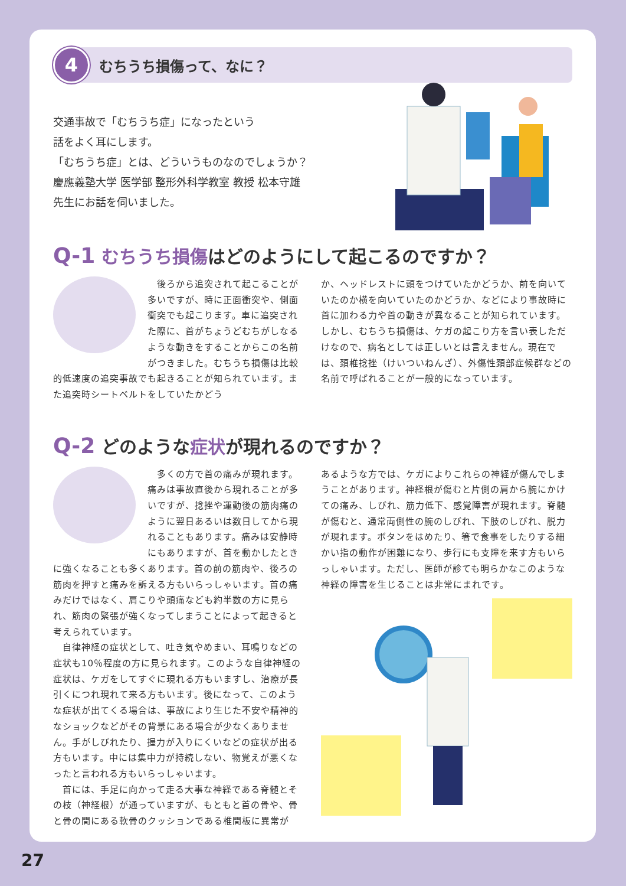4
むちうち損傷って、なに？
交通事故で「むちうち症」になったという
話をよく耳にします。
「むちうち症」とは、どういうものなのでしょうか？
慶應義塾大学 医学部 整形外科学教室 教授 松本守雄
先生にお話を伺いました。
Q-1 むちうち損傷はどのようにして起こるのですか？
　後ろから追突されて起こることが多いですが、時に正面衝突や、側面衝突でも起こります。車に追突された際に、首がちょうどむちがしなるような動きをすることからこの名前がつきました。むちうち損傷は比較的低速度の追突事故でも起きることが知られています。また追突時シートベルトをしていたかどう
か、ヘッドレストに頭をつけていたかどうか、前を向いていたのか横を向いていたのかどうか、などにより事故時に首に加わる力や首の動きが異なることが知られています。しかし、むちうち損傷は、ケガの起こり方を言い表しただけなので、病名としては正しいとは言えません。現在では、頚椎捻挫（けいついねんざ）、外傷性頚部症候群などの名前で呼ばれることが一般的になっています。
Q-2 どのような症状が現れるのですか？
　多くの方で首の痛みが現れます。痛みは事故直後から現れることが多いですが、捻挫や運動後の筋肉痛のように翌日あるいは数日してから現れることもあります。痛みは安静時にもありますが、首を動かしたときに強くなることも多くあります。首の前の筋肉や、後ろの筋肉を押すと痛みを訴える方もいらっしゃいます。首の痛みだけではなく、肩こりや頭痛なども約半数の方に見られ、筋肉の緊張が強くなってしまうことによって起きると考えられています。
　自律神経の症状として、吐き気やめまい、耳鳴りなどの症状も10％程度の方に見られます。このような自律神経の症状は、ケガをしてすぐに現れる方もいますし、治療が長引くにつれ現れて来る方もいます。後になって、このような症状が出てくる場合は、事故により生じた不安や精神的なショックなどがその背景にある場合が少なくありません。手がしびれたり、握力が入りにくいなどの症状が出る方もいます。中には集中力が持続しない、物覚えが悪くなったと言われる方もいらっしゃいます。
　首には、手足に向かって走る大事な神経である脊髄とその枝（神経根）が通っていますが、もともと首の骨や、骨と骨の間にある軟骨のクッションである椎間板に異常が
あるような方では、ケガによりこれらの神経が傷んでしまうことがあります。神経根が傷むと片側の肩から腕にかけての痛み、しびれ、筋力低下、感覚障害が現れます。脊髄が傷むと、通常両側性の腕のしびれ、下肢のしびれ、脱力が現れます。ボタンをはめたり、箸で食事をしたりする細かい指の動作が困難になり、歩行にも支障を来す方もいらっしゃいます。ただし、医師が診ても明らかなこのような神経の障害を生じることは非常にまれです。
27